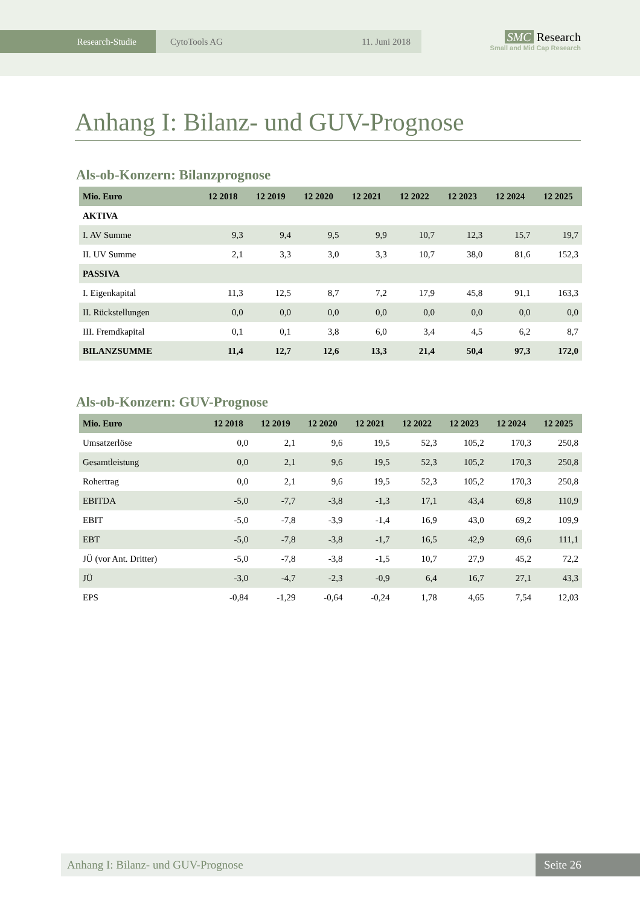Research-Studie CytoTools AG 11. Juni 2018
SMC Research
Small and Mid Cap Research
Anhang I: Bilanz- und GUV-Prognose
Als-ob-Konzern: Bilanzprognose
| Mio. Euro | 12 2018 | 12 2019 | 12 2020 | 12 2021 | 12 2022 | 12 2023 | 12 2024 | 12 2025 |
| --- | --- | --- | --- | --- | --- | --- | --- | --- |
| AKTIVA | | | | | | | | |
| I. AV Summe | 9,3 | 9,4 | 9,5 | 9,9 | 10,7 | 12,3 | 15,7 | 19,7 |
| II. UV Summe | 2,1 | 3,3 | 3,0 | 3,3 | 10,7 | 38,0 | 81,6 | 152,3 |
| PASSIVA | | | | | | | | |
| I. Eigenkapital | 11,3 | 12,5 | 8,7 | 7,2 | 17,9 | 45,8 | 91,1 | 163,3 |
| II. Rückstellungen | 0,0 | 0,0 | 0,0 | 0,0 | 0,0 | 0,0 | 0,0 | 0,0 |
| III. Fremdkapital | 0,1 | 0,1 | 3,8 | 6,0 | 3,4 | 4,5 | 6,2 | 8,7 |
| BILANZSUMME | 11,4 | 12,7 | 12,6 | 13,3 | 21,4 | 50,4 | 97,3 | 172,0 |
Als-ob-Konzern: GUV-Prognose
| Mio. Euro | 12 2018 | 12 2019 | 12 2020 | 12 2021 | 12 2022 | 12 2023 | 12 2024 | 12 2025 |
| --- | --- | --- | --- | --- | --- | --- | --- | --- |
| Umsatzerlöse | 0,0 | 2,1 | 9,6 | 19,5 | 52,3 | 105,2 | 170,3 | 250,8 |
| Gesamtleistung | 0,0 | 2,1 | 9,6 | 19,5 | 52,3 | 105,2 | 170,3 | 250,8 |
| Rohertrag | 0,0 | 2,1 | 9,6 | 19,5 | 52,3 | 105,2 | 170,3 | 250,8 |
| EBITDA | -5,0 | -7,7 | -3,8 | -1,3 | 17,1 | 43,4 | 69,8 | 110,9 |
| EBIT | -5,0 | -7,8 | -3,9 | -1,4 | 16,9 | 43,0 | 69,2 | 109,9 |
| EBT | -5,0 | -7,8 | -3,8 | -1,7 | 16,5 | 42,9 | 69,6 | 111,1 |
| JÜ (vor Ant. Dritter) | -5,0 | -7,8 | -3,8 | -1,5 | 10,7 | 27,9 | 45,2 | 72,2 |
| JÜ | -3,0 | -4,7 | -2,3 | -0,9 | 6,4 | 16,7 | 27,1 | 43,3 |
| EPS | -0,84 | -1,29 | -0,64 | -0,24 | 1,78 | 4,65 | 7,54 | 12,03 |
Anhang I: Bilanz- und GUV-Prognose
Seite 26